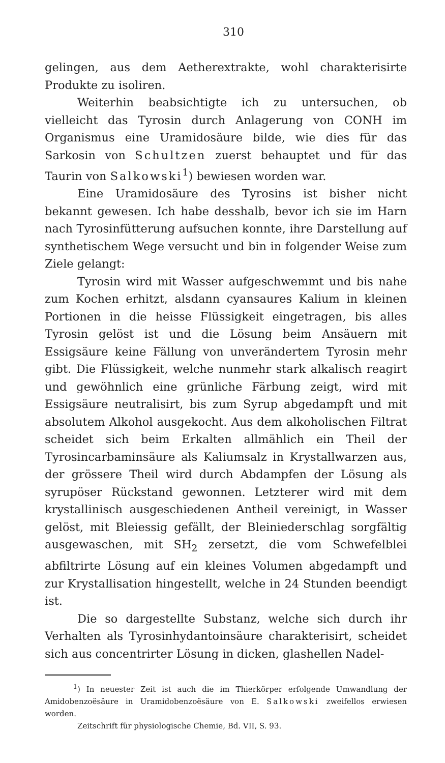310
gelingen, aus dem Aetherextrakte, wohl charakterisirte Produkte zu isoliren.
Weiterhin beabsichtigte ich zu untersuchen, ob vielleicht das Tyrosin durch Anlagerung von CONH im Organismus eine Uramidosäure bilde, wie dies für das Sarkosin von Schultzen zuerst behauptet und für das Taurin von Salkowski<sup>1</sup>) bewiesen worden war.
Eine Uramidosäure des Tyrosins ist bisher nicht bekannt gewesen. Ich habe desshalb, bevor ich sie im Harn nach Tyrosinfütterung aufsuchen konnte, ihre Darstellung auf synthetischem Wege versucht und bin in folgender Weise zum Ziele gelangt:
Tyrosin wird mit Wasser aufgeschwemmt und bis nahe zum Kochen erhitzt, alsdann cyansaures Kalium in kleinen Portionen in die heisse Flüssigkeit eingetragen, bis alles Tyrosin gelöst ist und die Lösung beim Ansäuern mit Essigsäure keine Fällung von unverändertem Tyrosin mehr gibt. Die Flüssigkeit, welche nunmehr stark alkalisch reagirt und gewöhnlich eine grünliche Färbung zeigt, wird mit Essigsäure neutralisirt, bis zum Syrup abgedampft und mit absolutem Alkohol ausgekocht. Aus dem alkoholischen Filtrat scheidet sich beim Erkalten allmählich ein Theil der Tyrosincarbaminsäure als Kaliumsalz in Krystallwarzen aus, der grössere Theil wird durch Abdampfen der Lösung als syrupöser Rückstand gewonnen. Letzterer wird mit dem krystallinisch ausgeschiedenen Antheil vereinigt, in Wasser gelöst, mit Bleiessig gefällt, der Bleiniederschlag sorgfältig ausgewaschen, mit SH<sub>2</sub> zersetzt, die vom Schwefelblei abfiltrirte Lösung auf ein kleines Volumen abgedampft und zur Krystallisation hingestellt, welche in 24 Stunden beendigt ist.
Die so dargestellte Substanz, welche sich durch ihr Verhalten als Tyrosinhydantoinsäure charakterisirt, scheidet sich aus concentrirter Lösung in dicken, glashellen Nadel-
<sup>1</sup>) In neuester Zeit ist auch die im Thierkörper erfolgende Umwandlung der Amidobenzoësäure in Uramidobenzoësäure von E. Salkowski zweifellos erwiesen worden.
Zeitschrift für physiologische Chemie, Bd. VII, S. 93.